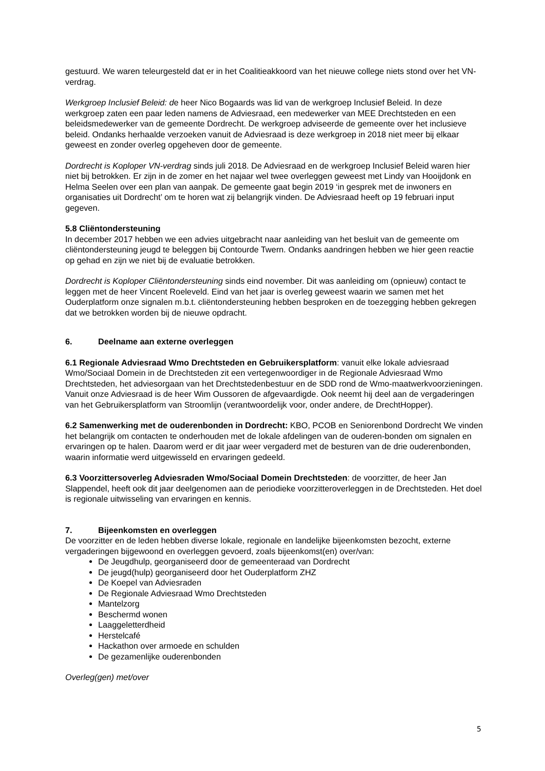gestuurd. We waren teleurgesteld dat er in het Coalitieakkoord van het nieuwe college niets stond over het VN-verdrag.
Werkgroep Inclusief Beleid: de heer Nico Bogaards was lid van de werkgroep Inclusief Beleid. In deze werkgroep zaten een paar leden namens de Adviesraad, een medewerker van MEE Drechtsteden en een beleidsmedewerker van de gemeente Dordrecht. De werkgroep adviseerde de gemeente over het inclusieve beleid. Ondanks herhaalde verzoeken vanuit de Adviesraad is deze werkgroep in 2018 niet meer bij elkaar geweest en zonder overleg opgeheven door de gemeente.
Dordrecht is Koploper VN-verdrag sinds juli 2018. De Adviesraad en de werkgroep Inclusief Beleid waren hier niet bij betrokken. Er zijn in de zomer en het najaar wel twee overleggen geweest met Lindy van Hooijdonk en Helma Seelen over een plan van aanpak. De gemeente gaat begin 2019 ‘in gesprek met de inwoners en organisaties uit Dordrecht’ om te horen wat zij belangrijk vinden. De Adviesraad heeft op 19 februari input gegeven.
5.8 Cliëntondersteuning
In december 2017 hebben we een advies uitgebracht naar aanleiding van het besluit van de gemeente om cliëntondersteuning jeugd te beleggen bij Contourde Twern. Ondanks aandringen hebben we hier geen reactie op gehad en zijn we niet bij de evaluatie betrokken.
Dordrecht is Koploper Cliëntondersteuning sinds eind november. Dit was aanleiding om (opnieuw) contact te leggen met de heer Vincent Roeleveld. Eind van het jaar is overleg geweest waarin we samen met het Ouderplatform onze signalen m.b.t. cliëntondersteuning hebben besproken en de toezegging hebben gekregen dat we betrokken worden bij de nieuwe opdracht.
6. Deelname aan externe overleggen
6.1 Regionale Adviesraad Wmo Drechtsteden en Gebruikersplatform: vanuit elke lokale adviesraad Wmo/Sociaal Domein in de Drechtsteden zit een vertegenwoordiger in de Regionale Adviesraad Wmo Drechtsteden, het adviesorgaan van het Drechtstedenbestuur en de SDD rond de Wmo-maatwerkvoorzieningen. Vanuit onze Adviesraad is de heer Wim Oussoren de afgevaardigde. Ook neemt hij deel aan de vergaderingen van het Gebruikersplatform van Stroomlijn (verantwoordelijk voor, onder andere, de DrechtHopper).
6.2 Samenwerking met de ouderenbonden in Dordrecht: KBO, PCOB en Seniorenbond Dordrecht We vinden het belangrijk om contacten te onderhouden met de lokale afdelingen van de ouderen-bonden om signalen en ervaringen op te halen. Daarom werd er dit jaar weer vergaderd met de besturen van de drie ouderenbonden, waarin informatie werd uitgewisseld en ervaringen gedeeld.
6.3 Voorzittersoverleg Adviesraden Wmo/Sociaal Domein Drechtsteden: de voorzitter, de heer Jan Slappendel, heeft ook dit jaar deelgenomen aan de periodieke voorzitteroverleggen in de Drechtsteden. Het doel is regionale uitwisseling van ervaringen en kennis.
7. Bijeenkomsten en overleggen
De voorzitter en de leden hebben diverse lokale, regionale en landelijke bijeenkomsten bezocht, externe vergaderingen bijgewoond en overleggen gevoerd, zoals bijeenkomst(en) over/van:
De Jeugdhulp, georganiseerd door de gemeenteraad van Dordrecht
De jeugd(hulp) georganiseerd door het Ouderplatform ZHZ
De Koepel van Adviesraden
De Regionale Adviesraad Wmo Drechtsteden
Mantelzorg
Beschermd wonen
Laaggeletterdheid
Herstelcafé
Hackathon over armoede en schulden
De gezamenlijke ouderenbonden
Overleg(gen) met/over
5